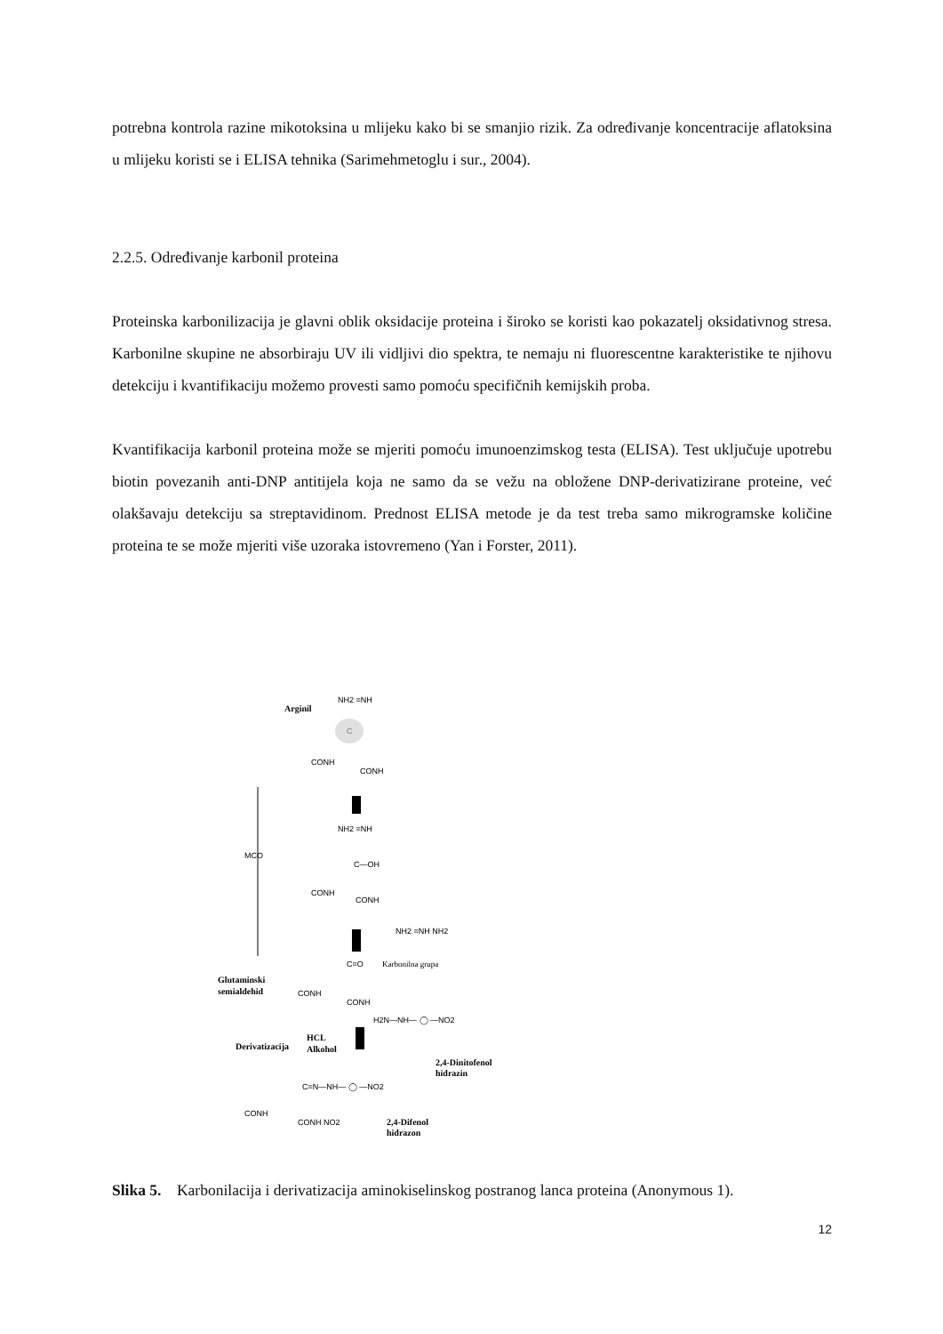potrebna kontrola razine mikotoksina u mlijeku kako bi se smanjio rizik. Za određivanje koncentracije aflatoksina u mlijeku koristi se i ELISA tehnika (Sarimehmetoglu i sur., 2004).
2.2.5. Određivanje karbonil proteina
Proteinska karbonilizacija je glavni oblik oksidacije proteina i široko se koristi kao pokazatelj oksidativnog stresa. Karbonilne skupine ne absorbiraju UV ili vidljivi dio spektra, te nemaju ni fluorescentne karakteristike te njihovu detekciju i kvantifikaciju možemo provesti samo pomoću specifičnih kemijskih proba.
Kvantifikacija karbonil proteina može se mjeriti pomoću imunoenzimskog testa (ELISA). Test uključuje upotrebu biotin povezanih anti-DNP antitijela koja ne samo da se vežu na obložene DNP-derivatizirane proteine, već olakšavaju detekciju sa streptavidinom. Prednost ELISA metode je da test treba samo mikrogramske količine proteina te se može mjeriti više uzoraka istovremeno (Yan i Forster, 2011).
Arginil
Glutaminski
semialdehid
Derivatizacija
HCL
Alkohol
2,4-Dinitofenol
hidrazin
2,4-Difenol
hidrazon
NH2 =NH
C
CONH
CONH
NH2 =NH
C—OH
CONH
CONH
NH2 =NH NH2
C=O
Karbonilna grupa
CONH
CONH
H2N—NH— ◯ —NO2
MCO
C=N—NH— ◯ —NO2
CONH
CONH NO2
Slika 5. Karbonilacija i derivatizacija aminokiselinskog postranog lanca proteina (Anonymous 1).
12